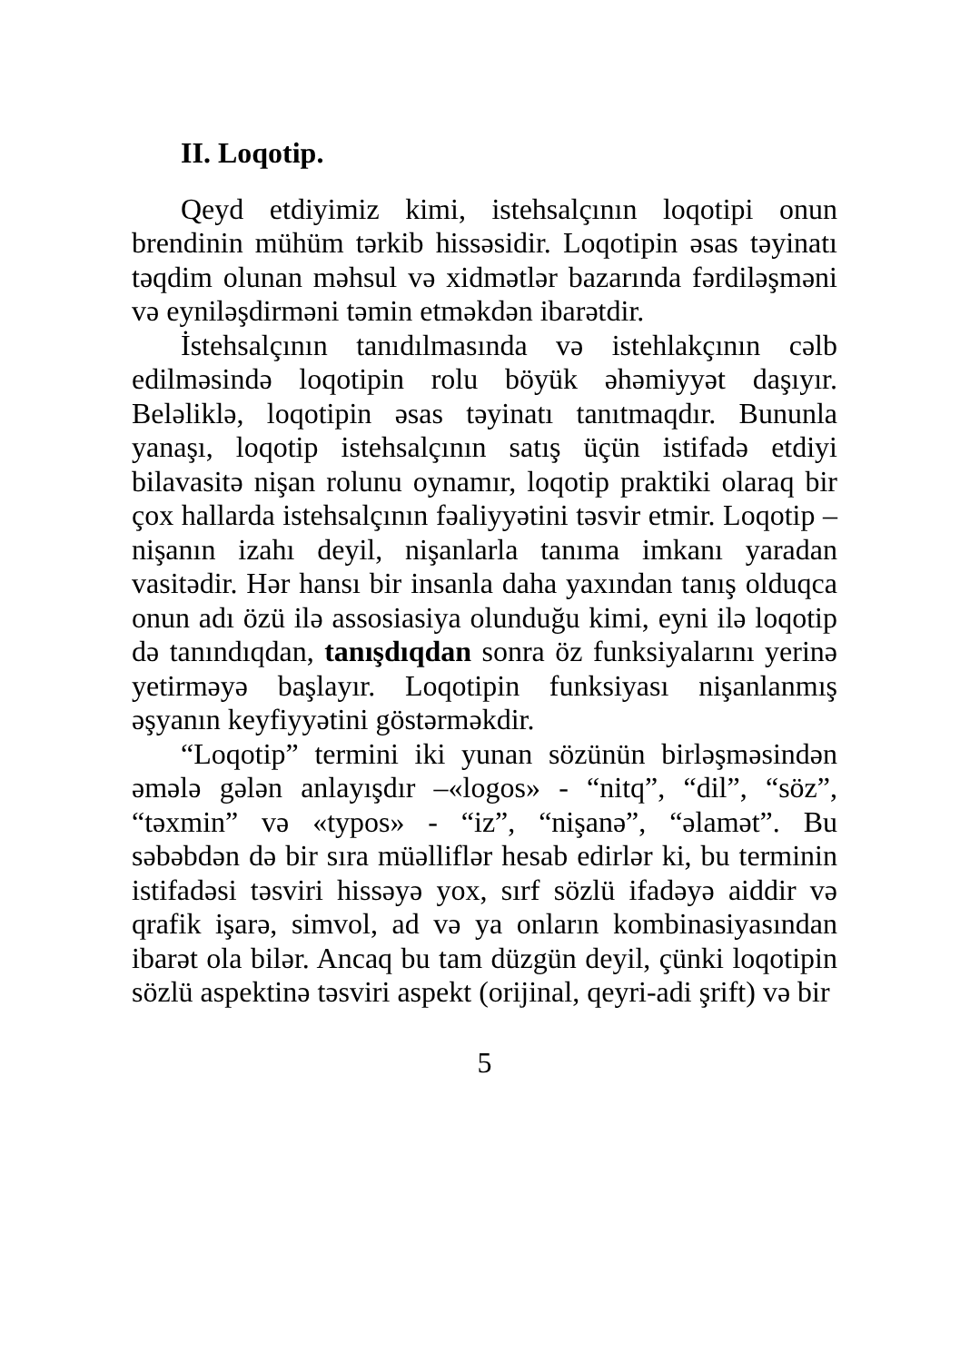II. Loqotip.
Qeyd etdiyimiz kimi, istehsalçının loqotipi onun brendinin mühüm tərkib hissəsidir. Loqotipin əsas təyinatı təqdim olunan məhsul və xidmətlər bazarında fərdiləşməni və eyniləşdirməni təmin etməkdən ibarətdir.
İstehsalçının tanıdılmasında və istehlakçının cəlb edilməsində loqotipin rolu böyük əhəmiyyət daşıyır. Beləliklə, loqotipin əsas təyinatı tanıtmaqdır. Bununla yanaşı, loqotip istehsalçının satış üçün istifadə etdiyi bilavasitə nişan rolunu oynamır, loqotip praktiki olaraq bir çox hallarda istehsalçının fəaliyyətini təsvir etmir. Loqotip – nişanın izahı deyil, nişanlarla tanıma imkanı yaradan vasitədir. Hər hansı bir insanla daha yaxından tanış olduqca onun adı özü ilə assosiasiya olunduğu kimi, eyni ilə loqotip də tanındıqdan, tanışdıqdan sonra öz funksiyalarını yerinə yetirməyə başlayır. Loqotipin funksiyası nişanlanmış əşyanın keyfiyyətini göstərməkdir.
“Loqotip” termini iki yunan sözünün birləşməsindən əmələ gələn anlayışdır –«logos» - “nitq”, “dil”, “söz”, “təxmin” və «typos» - “iz”, “nişanə”, “əlamət”. Bu səbəbdən də bir sıra müəlliflər hesab edirlər ki, bu terminin istifadəsi təsviri hissəyə yox, sırf sözlü ifadəyə aiddir və qrafik işarə, simvol, ad və ya onların kombinasiyasından ibarət ola bilər. Ancaq bu tam düzgün deyil, çünki loqotipin sözlü aspektinə təsviri aspekt (orijinal, qeyri-adi şrift) və bir
5